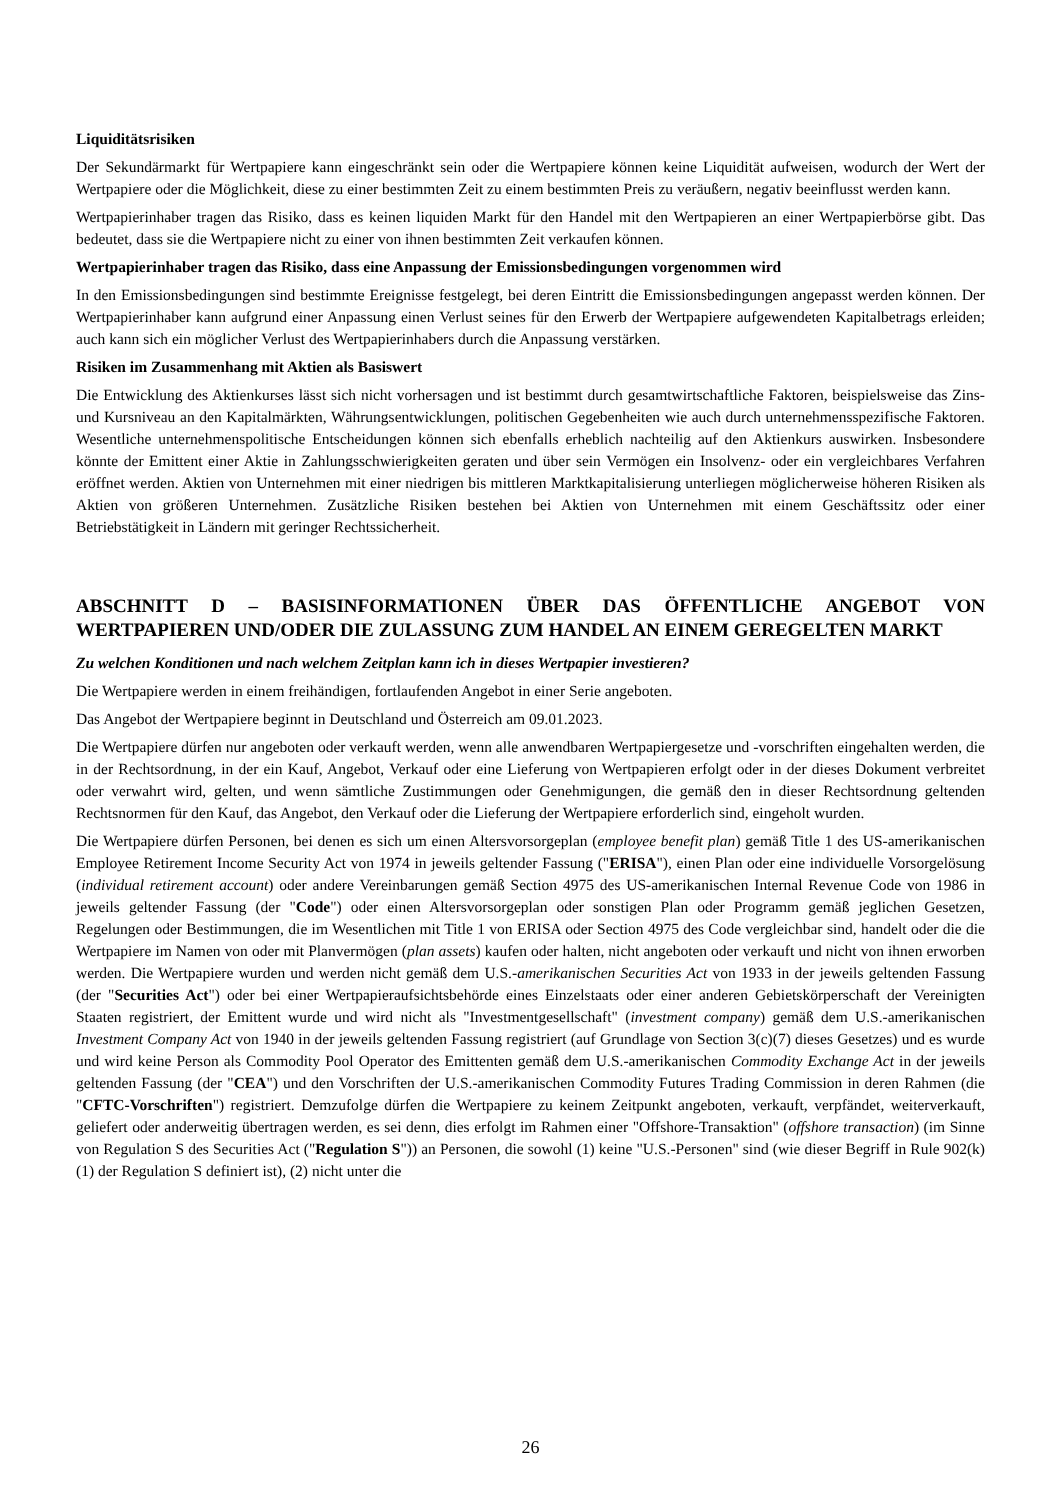Liquiditätsrisiken
Der Sekundärmarkt für Wertpapiere kann eingeschränkt sein oder die Wertpapiere können keine Liquidität aufweisen, wodurch der Wert der Wertpapiere oder die Möglichkeit, diese zu einer bestimmten Zeit zu einem bestimmten Preis zu veräußern, negativ beeinflusst werden kann.
Wertpapierinhaber tragen das Risiko, dass es keinen liquiden Markt für den Handel mit den Wertpapieren an einer Wertpapierbörse gibt. Das bedeutet, dass sie die Wertpapiere nicht zu einer von ihnen bestimmten Zeit verkaufen können.
Wertpapierinhaber tragen das Risiko, dass eine Anpassung der Emissionsbedingungen vorgenommen wird
In den Emissionsbedingungen sind bestimmte Ereignisse festgelegt, bei deren Eintritt die Emissionsbedingungen angepasst werden können. Der Wertpapierinhaber kann aufgrund einer Anpassung einen Verlust seines für den Erwerb der Wertpapiere aufgewendeten Kapitalbetrags erleiden; auch kann sich ein möglicher Verlust des Wertpapierinhabers durch die Anpassung verstärken.
Risiken im Zusammenhang mit Aktien als Basiswert
Die Entwicklung des Aktienkurses lässt sich nicht vorhersagen und ist bestimmt durch gesamtwirtschaftliche Faktoren, beispielsweise das Zins- und Kursniveau an den Kapitalmärkten, Währungsentwicklungen, politischen Gegebenheiten wie auch durch unternehmensspezifische Faktoren. Wesentliche unternehmenspolitische Entscheidungen können sich ebenfalls erheblich nachteilig auf den Aktienkurs auswirken. Insbesondere könnte der Emittent einer Aktie in Zahlungsschwierigkeiten geraten und über sein Vermögen ein Insolvenz- oder ein vergleichbares Verfahren eröffnet werden. Aktien von Unternehmen mit einer niedrigen bis mittleren Marktkapitalisierung unterliegen möglicherweise höheren Risiken als Aktien von größeren Unternehmen. Zusätzliche Risiken bestehen bei Aktien von Unternehmen mit einem Geschäftssitz oder einer Betriebstätigkeit in Ländern mit geringer Rechtssicherheit.
ABSCHNITT D – BASISINFORMATIONEN ÜBER DAS ÖFFENTLICHE ANGEBOT VON WERTPAPIEREN UND/ODER DIE ZULASSUNG ZUM HANDEL AN EINEM GEREGELTEN MARKT
Zu welchen Konditionen und nach welchem Zeitplan kann ich in dieses Wertpapier investieren?
Die Wertpapiere werden in einem freihändigen, fortlaufenden Angebot in einer Serie angeboten.
Das Angebot der Wertpapiere beginnt in Deutschland und Österreich am 09.01.2023.
Die Wertpapiere dürfen nur angeboten oder verkauft werden, wenn alle anwendbaren Wertpapiergesetze und -vorschriften eingehalten werden, die in der Rechtsordnung, in der ein Kauf, Angebot, Verkauf oder eine Lieferung von Wertpapieren erfolgt oder in der dieses Dokument verbreitet oder verwahrt wird, gelten, und wenn sämtliche Zustimmungen oder Genehmigungen, die gemäß den in dieser Rechtsordnung geltenden Rechtsnormen für den Kauf, das Angebot, den Verkauf oder die Lieferung der Wertpapiere erforderlich sind, eingeholt wurden.
Die Wertpapiere dürfen Personen, bei denen es sich um einen Altersvorsorgeplan (employee benefit plan) gemäß Title 1 des US-amerikanischen Employee Retirement Income Security Act von 1974 in jeweils geltender Fassung ("ERISA"), einen Plan oder eine individuelle Vorsorgelösung (individual retirement account) oder andere Vereinbarungen gemäß Section 4975 des US-amerikanischen Internal Revenue Code von 1986 in jeweils geltender Fassung (der "Code") oder einen Altersvorsorgeplan oder sonstigen Plan oder Programm gemäß jeglichen Gesetzen, Regelungen oder Bestimmungen, die im Wesentlichen mit Title 1 von ERISA oder Section 4975 des Code vergleichbar sind, handelt oder die die Wertpapiere im Namen von oder mit Planvermögen (plan assets) kaufen oder halten, nicht angeboten oder verkauft und nicht von ihnen erworben werden. Die Wertpapiere wurden und werden nicht gemäß dem U.S.-amerikanischen Securities Act von 1933 in der jeweils geltenden Fassung (der "Securities Act") oder bei einer Wertpapieraufsichtsbehörde eines Einzelstaats oder einer anderen Gebietskörperschaft der Vereinigten Staaten registriert, der Emittent wurde und wird nicht als "Investmentgesellschaft" (investment company) gemäß dem U.S.-amerikanischen Investment Company Act von 1940 in der jeweils geltenden Fassung registriert (auf Grundlage von Section 3(c)(7) dieses Gesetzes) und es wurde und wird keine Person als Commodity Pool Operator des Emittenten gemäß dem U.S.-amerikanischen Commodity Exchange Act in der jeweils geltenden Fassung (der "CEA") und den Vorschriften der U.S.-amerikanischen Commodity Futures Trading Commission in deren Rahmen (die "CFTC-Vorschriften") registriert. Demzufolge dürfen die Wertpapiere zu keinem Zeitpunkt angeboten, verkauft, verpfändet, weiterverkauft, geliefert oder anderweitig übertragen werden, es sei denn, dies erfolgt im Rahmen einer "Offshore-Transaktion" (offshore transaction) (im Sinne von Regulation S des Securities Act ("Regulation S")) an Personen, die sowohl (1) keine "U.S.-Personen" sind (wie dieser Begriff in Rule 902(k)(1) der Regulation S definiert ist), (2) nicht unter die
26